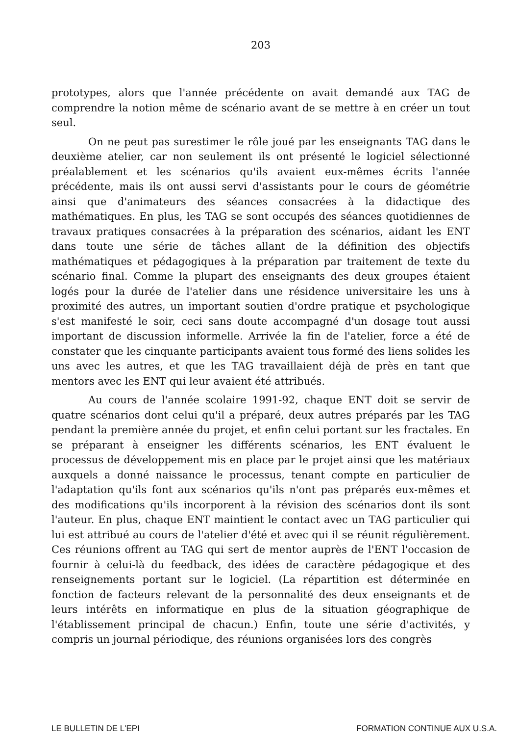203
prototypes, alors que l'année précédente on avait demandé aux TAG de comprendre la notion même de scénario avant de se mettre à en créer un tout seul.
On ne peut pas surestimer le rôle joué par les enseignants TAG dans le deuxième atelier, car non seulement ils ont présenté le logiciel sélectionné préalablement et les scénarios qu'ils avaient eux-mêmes écrits l'année précédente, mais ils ont aussi servi d'assistants pour le cours de géométrie ainsi que d'animateurs des séances consacrées à la didactique des mathématiques. En plus, les TAG se sont occupés des séances quotidiennes de travaux pratiques consacrées à la préparation des scénarios, aidant les ENT dans toute une série de tâches allant de la définition des objectifs mathématiques et pédagogiques à la préparation par traitement de texte du scénario final. Comme la plupart des enseignants des deux groupes étaient logés pour la durée de l'atelier dans une résidence universitaire les uns à proximité des autres, un important soutien d'ordre pratique et psychologique s'est manifesté le soir, ceci sans doute accompagné d'un dosage tout aussi important de discussion informelle. Arrivée la fin de l'atelier, force a été de constater que les cinquante participants avaient tous formé des liens solides les uns avec les autres, et que les TAG travaillaient déjà de près en tant que mentors avec les ENT qui leur avaient été attribués.
Au cours de l'année scolaire 1991-92, chaque ENT doit se servir de quatre scénarios dont celui qu'il a préparé, deux autres préparés par les TAG pendant la première année du projet, et enfin celui portant sur les fractales. En se préparant à enseigner les différents scénarios, les ENT évaluent le processus de développement mis en place par le projet ainsi que les matériaux auxquels a donné naissance le processus, tenant compte en particulier de l'adaptation qu'ils font aux scénarios qu'ils n'ont pas préparés eux-mêmes et des modifications qu'ils incorporent à la révision des scénarios dont ils sont l'auteur. En plus, chaque ENT maintient le contact avec un TAG particulier qui lui est attribué au cours de l'atelier d'été et avec qui il se réunit régulièrement. Ces réunions offrent au TAG qui sert de mentor auprès de l'ENT l'occasion de fournir à celui-là du feedback, des idées de caractère pédagogique et des renseignements portant sur le logiciel. (La répartition est déterminée en fonction de facteurs relevant de la personnalité des deux enseignants et de leurs intérêts en informatique en plus de la situation géographique de l'établissement principal de chacun.) Enfin, toute une série d'activités, y compris un journal périodique, des réunions organisées lors des congrès
LE BULLETIN DE L'EPI FORMATION CONTINUE AUX U.S.A.